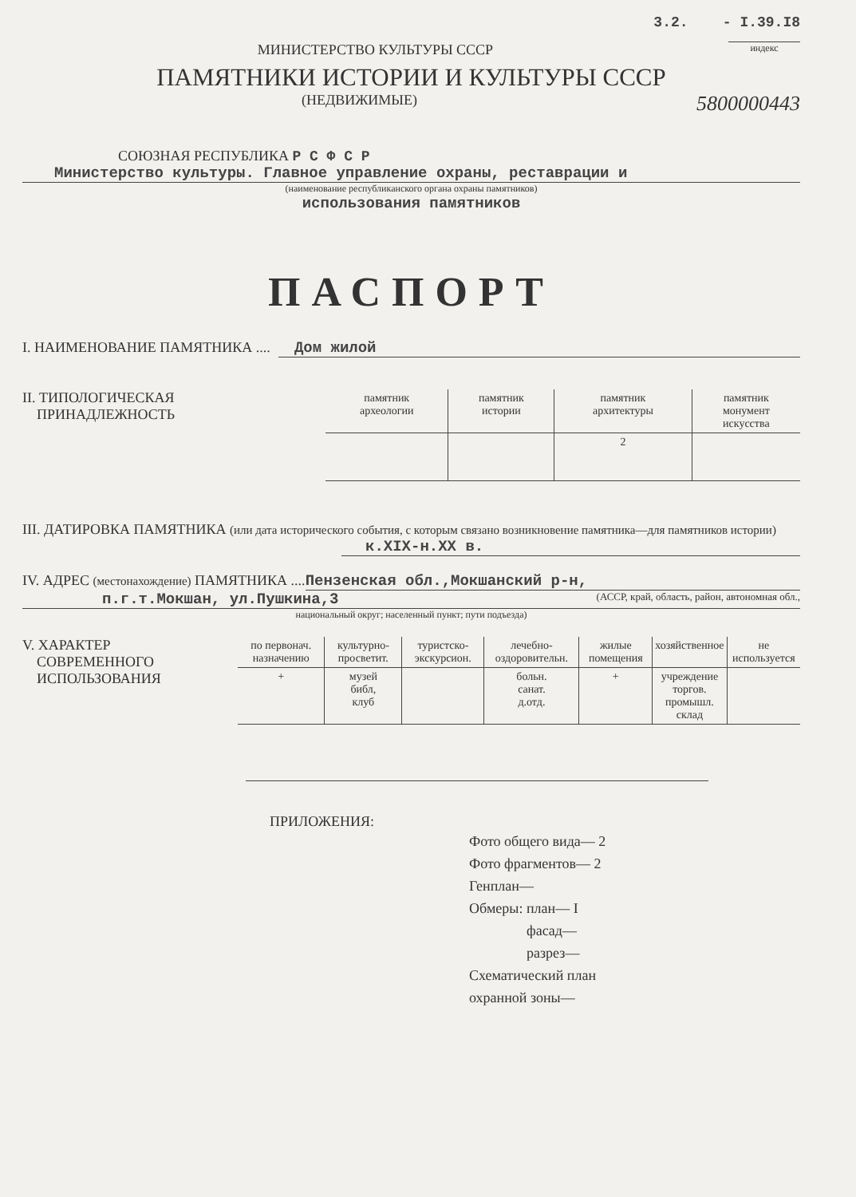3.2. - I.39.I8
МИНИСТЕРСТВО КУЛЬТУРЫ СССР
индекс
ПАМЯТНИКИ ИСТОРИИ И КУЛЬТУРЫ СССР
(НЕДВИЖИМЫЕ)
5800000443
СОЮЗНАЯ РЕСПУБЛИКА Р С Ф С Р
Министерство культуры. Главное управление охраны, реставрации и
(наименование республиканского органа охраны памятников)
использования памятников
ПАСПОРТ
I. НАИМЕНОВАНИЕ ПАМЯТНИКА .... Дом жилой
II. ТИПОЛОГИЧЕСКАЯ
ПРИНАДЛЕЖНОСТЬ
| памятник археологии | памятник истории | памятник архитектуры | памятник монумент искусства |
| | | 2 | |
III. ДАТИРОВКА ПАМЯТНИКА (или дата исторического события, с которым связано возникновение памятника—для памятников истории)
к.XIX-н.XX в.
IV. АДРЕС (местонахождение) ПАМЯТНИКА .... Пензенская обл.,Мокшанский р-н,
п.г.т.Мокшан, ул.Пушкина,3 (АССР, край, область, район, автономная обл.,
национальный округ; населенный пункт; пути подъезда)
V. ХАРАКТЕР
СОВРЕМЕННОГО
ИСПОЛЬЗОВАНИЯ
| по первонач. назначению | культурно-просветит. | туристско-экскурсион. | лечебно-оздоровительн. | жилые помещения | хозяйственное | не используется |
| + | музей библ, клуб | | больн. санат. д.отд. | + | учреждение торгов. промышл. склад | |
ПРИЛОЖЕНИЯ:
Фото общего вида— 2
Фото фрагментов— 2
Генплан—
Обмеры: план— I
фасад—
разрез—
Схематический план
охранной зоны—